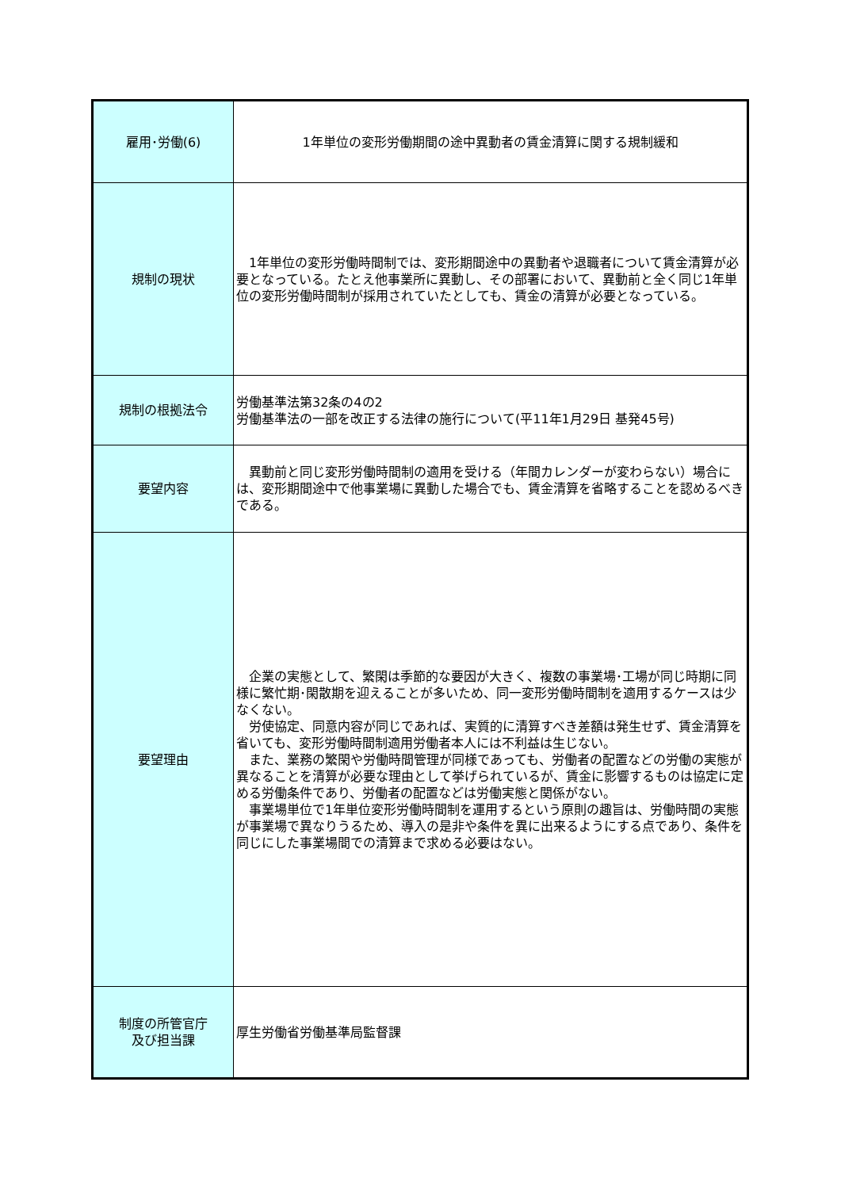| 雇用･労働(6) | 1年単位の変形労働期間の途中異動者の賃金清算に関する規制緩和 |
| 規制の現状 | 1年単位の変形労働時間制では、変形期間途中の異動者や退職者について賃金清算が必要となっている。たとえ他事業所に異動し、その部署において、異動前と全く同じ1年単位の変形労働時間制が採用されていたとしても、賃金の清算が必要となっている。 |
| 規制の根拠法令 | 労働基準法第32条の4の2 労働基準法の一部を改正する法律の施行について(平11年1月29日 基発45号) |
| 要望内容 | 異動前と同じ変形労働時間制の適用を受ける（年間カレンダーが変わらない）場合には、変形期間途中で他事業場に異動した場合でも、賃金清算を省略することを認めるべきである。 |
| 要望理由 | 企業の実態として、繁閑は季節的な要因が大きく、複数の事業場･工場が同じ時期に同様に繁忙期･閑散期を迎えることが多いため、同一変形労働時間制を適用するケースは少なくない。 労使協定、同意内容が同じであれば、実質的に清算すべき差額は発生せず、賃金清算を省いても、変形労働時間制適用労働者本人には不利益は生じない。 また、業務の繁閑や労働時間管理が同様であっても、労働者の配置などの労働の実態が異なることを清算が必要な理由として挙げられているが、賃金に影響するものは協定に定める労働条件であり、労働者の配置などは労働実態と関係がない。 事業場単位で1年単位変形労働時間制を運用するという原則の趣旨は、労働時間の実態が事業場で異なりうるため、導入の是非や条件を異に出来るようにする点であり、条件を同じにした事業場間での清算まで求める必要はない。 |
| 制度の所管官庁 及び担当課 | 厚生労働省労働基準局監督課 |